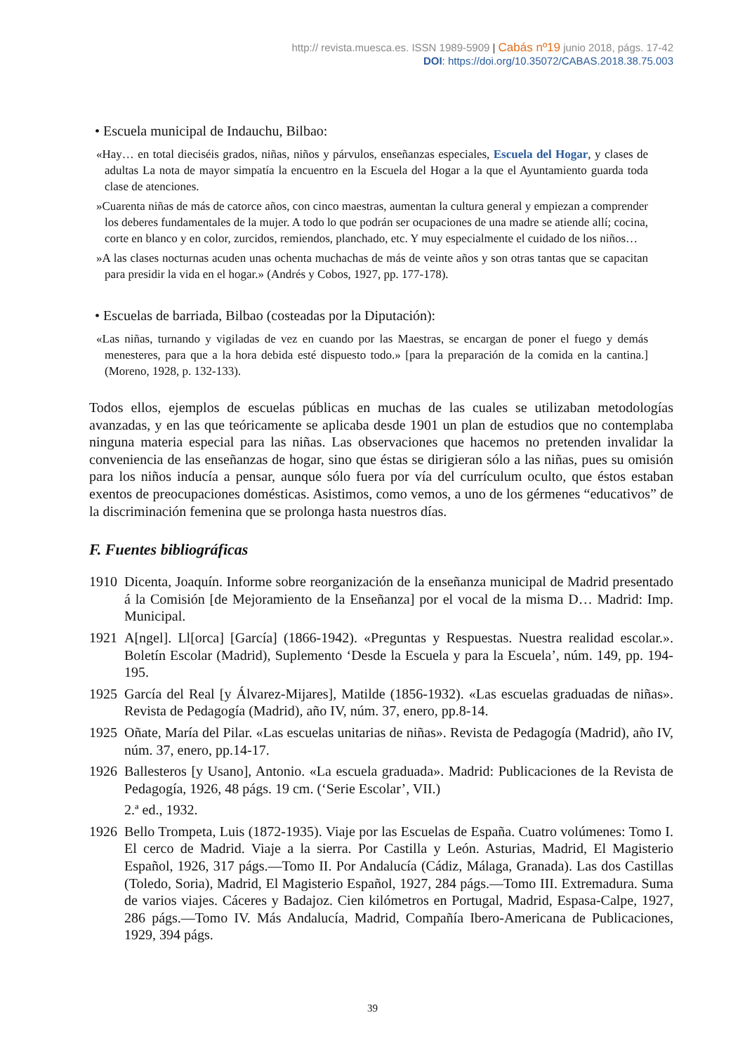http:// revista.muesca.es. ISSN 1989-5909 | Cabás nº19 junio 2018, págs. 17-42
DOI: https://doi.org/10.35072/CABAS.2018.38.75.003
• Escuela municipal de Indauchu, Bilbao:
«Hay… en total dieciséis grados, niñas, niños y párvulos, enseñanzas especiales, Escuela del Hogar, y clases de adultas La nota de mayor simpatía la encuentro en la Escuela del Hogar a la que el Ayuntamiento guarda toda clase de atenciones.
»Cuarenta niñas de más de catorce años, con cinco maestras, aumentan la cultura general y empiezan a comprender los deberes fundamentales de la mujer. A todo lo que podrán ser ocupaciones de una madre se atiende allí; cocina, corte en blanco y en color, zurcidos, remiendos, planchado, etc. Y muy especialmente el cuidado de los niños…
»A las clases nocturnas acuden unas ochenta muchachas de más de veinte años y son otras tantas que se capacitan para presidir la vida en el hogar.» (Andrés y Cobos, 1927, pp. 177-178).
• Escuelas de barriada, Bilbao (costeadas por la Diputación):
«Las niñas, turnando y vigiladas de vez en cuando por las Maestras, se encargan de poner el fuego y demás menesteres, para que a la hora debida esté dispuesto todo.» [para la preparación de la comida en la cantina.] (Moreno, 1928, p. 132-133).
Todos ellos, ejemplos de escuelas públicas en muchas de las cuales se utilizaban metodologías avanzadas, y en las que teóricamente se aplicaba desde 1901 un plan de estudios que no contemplaba ninguna materia especial para las niñas. Las observaciones que hacemos no pretenden invalidar la conveniencia de las enseñanzas de hogar, sino que éstas se dirigieran sólo a las niñas, pues su omisión para los niños inducía a pensar, aunque sólo fuera por vía del currículum oculto, que éstos estaban exentos de preocupaciones domésticas. Asistimos, como vemos, a uno de los gérmenes “educativos” de la discriminación femenina que se prolonga hasta nuestros días.
F. Fuentes bibliográficas
1910 Dicenta, Joaquín. Informe sobre reorganización de la enseñanza municipal de Madrid presentado á la Comisión [de Mejoramiento de la Enseñanza] por el vocal de la misma D… Madrid: Imp. Municipal.
1921 A[ngel]. Ll[orca] [García] (1866-1942). «Preguntas y Respuestas. Nuestra realidad escolar.». Boletín Escolar (Madrid), Suplemento ‘Desde la Escuela y para la Escuela’, núm. 149, pp. 194-195.
1925 García del Real [y Álvarez-Mijares], Matilde (1856-1932). «Las escuelas graduadas de niñas». Revista de Pedagogía (Madrid), año IV, núm. 37, enero, pp.8-14.
1925 Oñate, María del Pilar. «Las escuelas unitarias de niñas». Revista de Pedagogía (Madrid), año IV, núm. 37, enero, pp.14-17.
1926 Ballesteros [y Usano], Antonio. «La escuela graduada». Madrid: Publicaciones de la Revista de Pedagogía, 1926, 48 págs. 19 cm. (‘Serie Escolar’, VII.)
2.ª ed., 1932.
1926 Bello Trompeta, Luis (1872-1935). Viaje por las Escuelas de España. Cuatro volúmenes: Tomo I. El cerco de Madrid. Viaje a la sierra. Por Castilla y León. Asturias, Madrid, El Magisterio Español, 1926, 317 págs.—Tomo II. Por Andalucía (Cádiz, Málaga, Granada). Las dos Castillas (Toledo, Soria), Madrid, El Magisterio Español, 1927, 284 págs.—Tomo III. Extremadura. Suma de varios viajes. Cáceres y Badajoz. Cien kilómetros en Portugal, Madrid, Espasa-Calpe, 1927, 286 págs.—Tomo IV. Más Andalucía, Madrid, Compañía Ibero-Americana de Publicaciones, 1929, 394 págs.
39